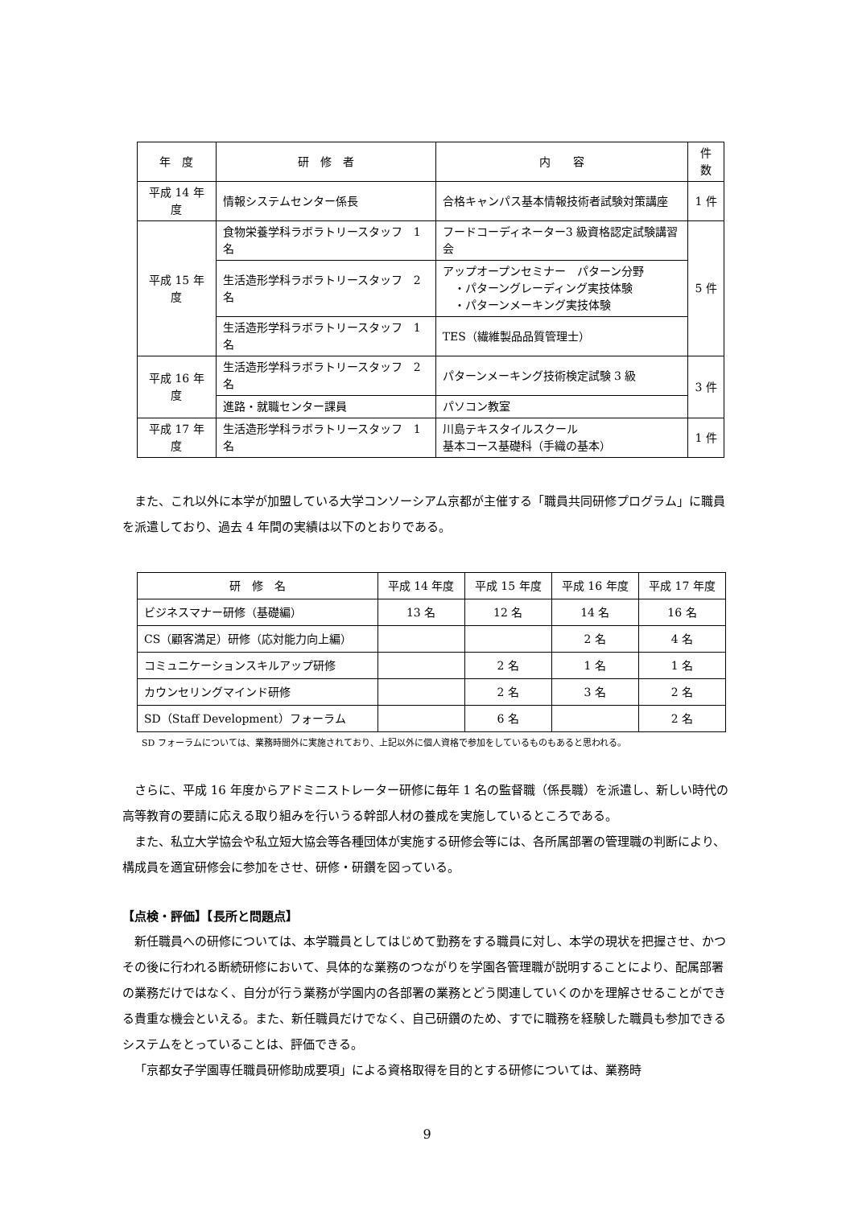| 年 度 | 研 修 者 | 内 容 | 件数 |
| --- | --- | --- | --- |
| 平成 14 年度 | 情報システムセンター係長 | 合格キャンパス基本情報技術者試験対策講座 | 1 件 |
| 平成 15 年度 | 食物栄養学科ラボラトリースタッフ 1 名 | フードコーディネーター3 級資格認定試験講習会 | 5 件 |
| | 生活造形学科ラボラトリースタッフ 2 名 | アップオープンセミナー パターン分野 ・パターングレーディング実技体験 ・パターンメーキング実技体験 | |
| | 生活造形学科ラボラトリースタッフ 1 名 | TES（繊維製品品質管理士） | |
| 平成 16 年度 | 生活造形学科ラボラトリースタッフ 2 名 | パターンメーキング技術検定試験 3 級 | 3 件 |
| | 進路・就職センター課員 | パソコン教室 | |
| 平成 17 年度 | 生活造形学科ラボラトリースタッフ 1 名 | 川島テキスタイルスクール 基本コース基礎科（手織の基本） | 1 件 |
また、これ以外に本学が加盟している大学コンソーシアム京都が主催する「職員共同研修プログラム」に職員を派遣しており、過去 4 年間の実績は以下のとおりである。
| 研 修 名 | 平成 14 年度 | 平成 15 年度 | 平成 16 年度 | 平成 17 年度 |
| --- | --- | --- | --- | --- |
| ビジネスマナー研修（基礎編） | 13 名 | 12 名 | 14 名 | 16 名 |
| CS（顧客満足）研修（応対能力向上編） | | | 2 名 | 4 名 |
| コミュニケーションスキルアップ研修 | | 2 名 | 1 名 | 1 名 |
| カウンセリングマインド研修 | | 2 名 | 3 名 | 2 名 |
| SD（Staff Development）フォーラム | | 6 名 | | 2 名 |
SD フォーラムについては、業務時間外に実施されており、上記以外に個人資格で参加をしているものもあると思われる。
さらに、平成 16 年度からアドミニストレーター研修に毎年 1 名の監督職（係長職）を派遣し、新しい時代の高等教育の要請に応える取り組みを行いうる幹部人材の養成を実施しているところである。
また、私立大学協会や私立短大協会等各種団体が実施する研修会等には、各所属部署の管理職の判断により、構成員を適宜研修会に参加をさせ、研修・研鑽を図っている。
【点検・評価】【長所と問題点】
新任職員への研修については、本学職員としてはじめて勤務をする職員に対し、本学の現状を把握させ、かつその後に行われる断続研修において、具体的な業務のつながりを学園各管理職が説明することにより、配属部署の業務だけではなく、自分が行う業務が学園内の各部署の業務とどう関連していくのかを理解させることができる貴重な機会といえる。また、新任職員だけでなく、自己研鑽のため、すでに職務を経験した職員も参加できるシステムをとっていることは、評価できる。
「京都女子学園専任職員研修助成要項」による資格取得を目的とする研修については、業務時
9